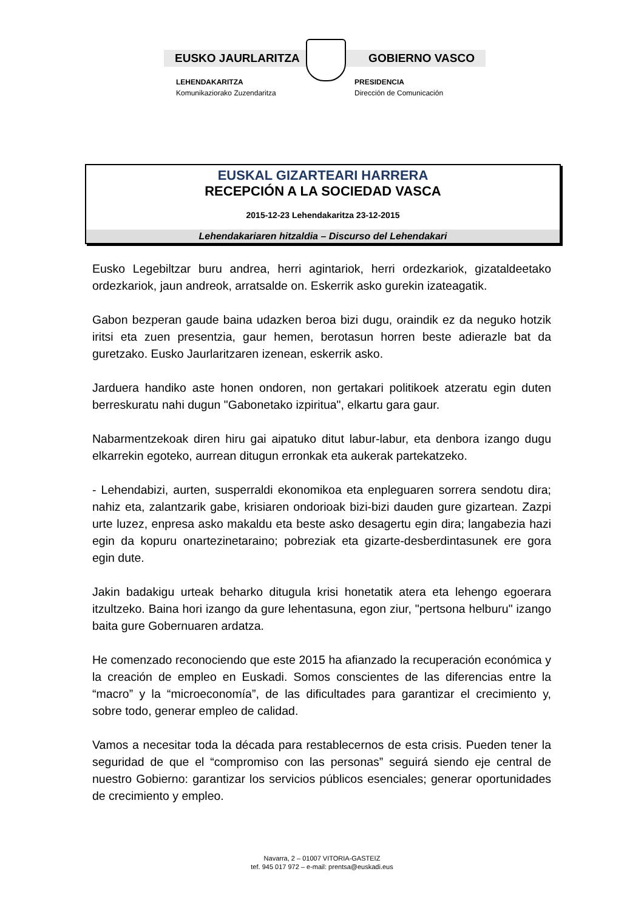EUSKO JAURLARITZA GOBIERNO VASCO
LEHENDAKARITZA
Komunikaziorako Zuzendaritza
PRESIDENCIA
Dirección de Comunicación
EUSKAL GIZARTEARI HARRERA
RECEPCIÓN A LA SOCIEDAD VASCA
2015-12-23 Lehendakaritza 23-12-2015
Lehendakariaren hitzaldia – Discurso del Lehendakari
Eusko Legebiltzar buru andrea, herri agintariok, herri ordezkariok, gizataldeetako ordezkariok, jaun andreok, arratsalde on. Eskerrik asko gurekin izateagatik.
Gabon bezperan gaude baina udazken beroa bizi dugu, oraindik ez da neguko hotzik iritsi eta zuen presentzia, gaur hemen, berotasun horren beste adierazle bat da guretzako. Eusko Jaurlaritzaren izenean, eskerrik asko.
Jarduera handiko aste honen ondoren, non gertakari politikoek atzeratu egin duten berreskuratu nahi dugun "Gabonetako izpiritua", elkartu gara gaur.
Nabarmentzekoak diren hiru gai aipatuko ditut labur-labur, eta denbora izango dugu elkarrekin egoteko, aurrean ditugun erronkak eta aukerak partekatzeko.
- Lehendabizi, aurten, susperraldi ekonomikoa eta enpleguaren sorrera sendotu dira; nahiz eta, zalantzarik gabe, krisiaren ondorioak bizi-bizi dauden gure gizartean. Zazpi urte luzez, enpresa asko makaldu eta beste asko desagertu egin dira; langabezia hazi egin da kopuru onartezinetaraino; pobreziak eta gizarte-desberdintasunek ere gora egin dute.
Jakin badakigu urteak beharko ditugula krisi honetatik atera eta lehengo egoerara itzultzeko. Baina hori izango da gure lehentasuna, egon ziur, "pertsona helburu" izango baita gure Gobernuaren ardatza.
He comenzado reconociendo que este 2015 ha afianzado la recuperación económica y la creación de empleo en Euskadi. Somos conscientes de las diferencias entre la “macro” y la “microeconomía”, de las dificultades para garantizar el crecimiento y, sobre todo, generar empleo de calidad.
Vamos a necesitar toda la década para restablecernos de esta crisis. Pueden tener la seguridad de que el “compromiso con las personas” seguirá siendo eje central de nuestro Gobierno: garantizar los servicios públicos esenciales; generar oportunidades de crecimiento y empleo.
Navarra, 2 – 01007 VITORIA-GASTEIZ
tef. 945 017 972 – e-mail: prentsa@euskadi.eus